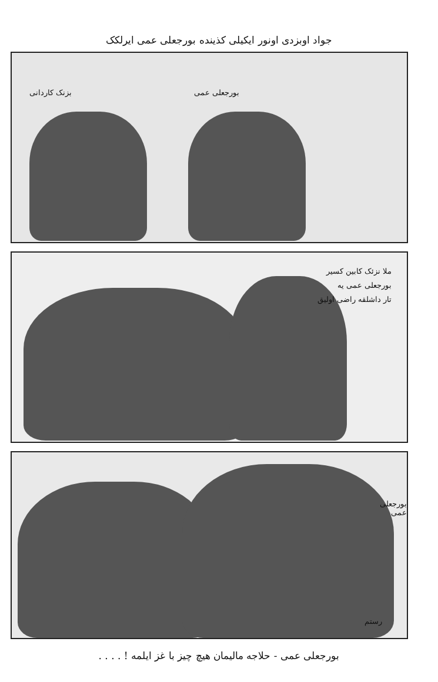جواد اوبزدی اونور ایکیلی کذینده بورجعلی عمی ایرلکک
بزنک کاردانی بورجعلی عمی
ملا نزئک کابین کسیر
بورجعلی عمی یه
تار داشلقه راضی اولیق
بورجعلی عمی
رستم
بورجعلی عمی - حلاجه مالیمان هیچ چیز با غز ایلمه ! . . . .